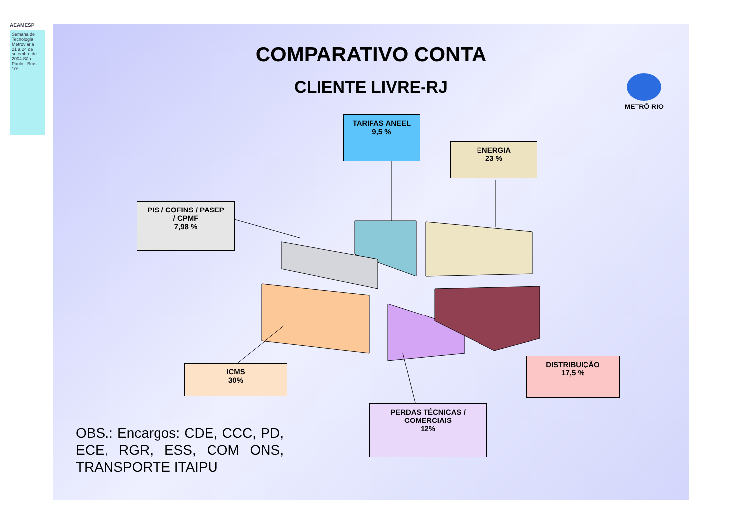AEAMESP
Semana de Tecnologia Metroviária
21 a 24 de setembro de 2004 São Paulo - Brasil
10ª
COMPARATIVO CONTA
CLIENTE LIVRE-RJ
METRÔ RIO
TARIFAS ANEEL
9,5 %
ENERGIA
23 %
PIS / COFINS / PASEP
/ CPMF
7,98 %
ICMS
30%
DISTRIBUIÇÃO
17,5 %
PERDAS TÉCNICAS /
COMERCIAIS
12%
OBS.: Encargos: CDE, CCC, PD, ECE, RGR, ESS, COM ONS, TRANSPORTE ITAIPU